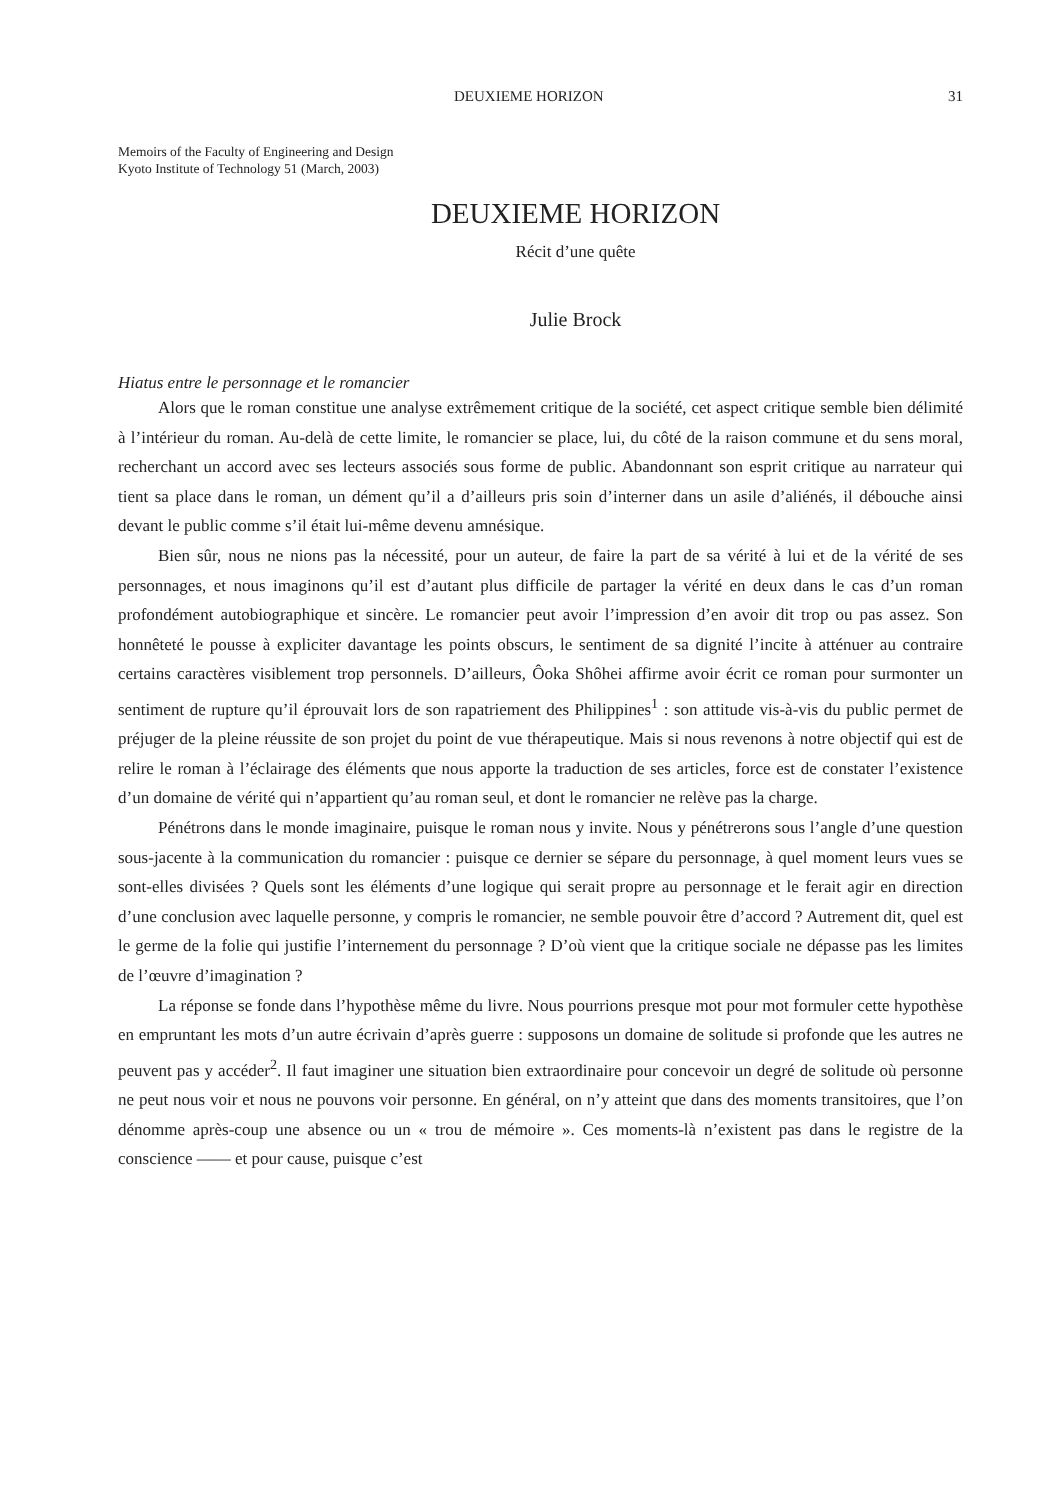DEUXIEME HORIZON 31
Memoirs of the Faculty of Engineering and Design
Kyoto Institute of Technology 51 (March, 2003)
DEUXIEME HORIZON
Récit d’une quête
Julie Brock
Hiatus entre le personnage et le romancier
Alors que le roman constitue une analyse extrêmement critique de la société, cet aspect critique semble bien délimité à l’intérieur du roman. Au-delà de cette limite, le romancier se place, lui, du côté de la raison commune et du sens moral, recherchant un accord avec ses lecteurs associés sous forme de public. Abandonnant son esprit critique au narrateur qui tient sa place dans le roman, un dément qu’il a d’ailleurs pris soin d’interner dans un asile d’aliénés, il débouche ainsi devant le public comme s’il était lui-même devenu amnésique.
Bien sûr, nous ne nions pas la nécessité, pour un auteur, de faire la part de sa vérité à lui et de la vérité de ses personnages, et nous imaginons qu’il est d’autant plus difficile de partager la vérité en deux dans le cas d’un roman profondément autobiographique et sincère. Le romancier peut avoir l’impression d’en avoir dit trop ou pas assez. Son honnêteté le pousse à expliciter davantage les points obscurs, le sentiment de sa dignité l’incite à atténuer au contraire certains caractères visiblement trop personnels. D’ailleurs, Ôoka Shôhei affirme avoir écrit ce roman pour surmonter un sentiment de rupture qu’il éprouvait lors de son rapatriement des Philippines<sup>1</sup> : son attitude vis-à-vis du public permet de préjuger de la pleine réussite de son projet du point de vue thérapeutique. Mais si nous revenons à notre objectif qui est de relire le roman à l’éclairage des éléments que nous apporte la traduction de ses articles, force est de constater l’existence d’un domaine de vérité qui n’appartient qu’au roman seul, et dont le romancier ne relève pas la charge.
Pénétrons dans le monde imaginaire, puisque le roman nous y invite. Nous y pénétrerons sous l’angle d’une question sous-jacente à la communication du romancier : puisque ce dernier se sépare du personnage, à quel moment leurs vues se sont-elles divisées ? Quels sont les éléments d’une logique qui serait propre au personnage et le ferait agir en direction d’une conclusion avec laquelle personne, y compris le romancier, ne semble pouvoir être d’accord ? Autrement dit, quel est le germe de la folie qui justifie l’internement du personnage ? D’où vient que la critique sociale ne dépasse pas les limites de l’œuvre d’imagination ?
La réponse se fonde dans l’hypothèse même du livre. Nous pourrions presque mot pour mot formuler cette hypothèse en empruntant les mots d’un autre écrivain d’après guerre : supposons un domaine de solitude si profonde que les autres ne peuvent pas y accéder<sup>2</sup>. Il faut imaginer une situation bien extraordinaire pour concevoir un degré de solitude où personne ne peut nous voir et nous ne pouvons voir personne. En général, on n’y atteint que dans des moments transitoires, que l’on dénomme après-coup une absence ou un « trou de mémoire ». Ces moments-là n’existent pas dans le registre de la conscience —— et pour cause, puisque c’est